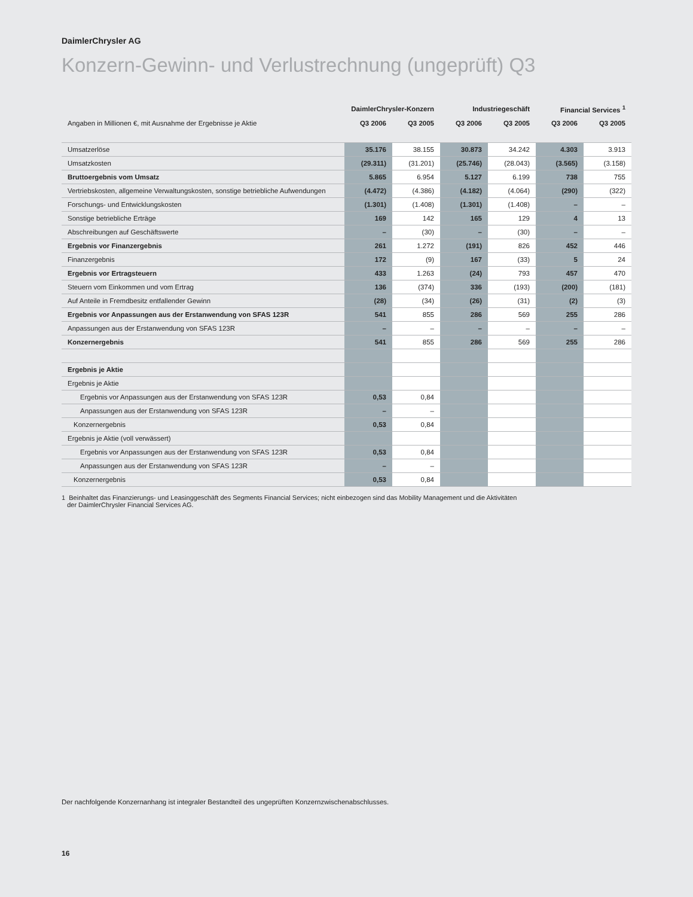DaimlerChrysler AG
Konzern-Gewinn- und Verlustrechnung (ungeprüft) Q3
| | DaimlerChrysler-Konzern | | Industriegeschäft | | Financial Services <sup>1</sup> | |
| --- | --- | --- | --- | --- | --- | --- |
| Angaben in Millionen €, mit Ausnahme der Ergebnisse je Aktie | Q3 2006 | Q3 2005 | Q3 2006 | Q3 2005 | Q3 2006 | Q3 2005 |
| Umsatzerlöse | 35.176 | 38.155 | 30.873 | 34.242 | 4.303 | 3.913 |
| Umsatzkosten | (29.311) | (31.201) | (25.746) | (28.043) | (3.565) | (3.158) |
| Bruttoergebnis vom Umsatz | 5.865 | 6.954 | 5.127 | 6.199 | 738 | 755 |
| Vertriebskosten, allgemeine Verwaltungskosten, sonstige betriebliche Aufwendungen | (4.472) | (4.386) | (4.182) | (4.064) | (290) | (322) |
| Forschungs- und Entwicklungskosten | (1.301) | (1.408) | (1.301) | (1.408) | – | – |
| Sonstige betriebliche Erträge | 169 | 142 | 165 | 129 | 4 | 13 |
| Abschreibungen auf Geschäftswerte | – | (30) | – | (30) | – | – |
| Ergebnis vor Finanzergebnis | 261 | 1.272 | (191) | 826 | 452 | 446 |
| Finanzergebnis | 172 | (9) | 167 | (33) | 5 | 24 |
| Ergebnis vor Ertragsteuern | 433 | 1.263 | (24) | 793 | 457 | 470 |
| Steuern vom Einkommen und vom Ertrag | 136 | (374) | 336 | (193) | (200) | (181) |
| Auf Anteile in Fremdbesitz entfallender Gewinn | (28) | (34) | (26) | (31) | (2) | (3) |
| Ergebnis vor Anpassungen aus der Erstanwendung von SFAS 123R | 541 | 855 | 286 | 569 | 255 | 286 |
| Anpassungen aus der Erstanwendung von SFAS 123R | – | – | – | – | – | – |
| Konzernergebnis | 541 | 855 | 286 | 569 | 255 | 286 |
| Ergebnis je Aktie | | | | | | |
| Ergebnis je Aktie | | | | | | |
| Ergebnis vor Anpassungen aus der Erstanwendung von SFAS 123R | 0,53 | 0,84 | | | | |
| Anpassungen aus der Erstanwendung von SFAS 123R | – | – | | | | |
| Konzernergebnis | 0,53 | 0,84 | | | | |
| Ergebnis je Aktie (voll verwässert) | | | | | | |
| Ergebnis vor Anpassungen aus der Erstanwendung von SFAS 123R | 0,53 | 0,84 | | | | |
| Anpassungen aus der Erstanwendung von SFAS 123R | – | – | | | | |
| Konzernergebnis | 0,53 | 0,84 | | | | |
1 Beinhaltet das Finanzierungs- und Leasinggeschäft des Segments Financial Services; nicht einbezogen sind das Mobility Management und die Aktivitäten
der DaimlerChrysler Financial Services AG.
Der nachfolgende Konzernanhang ist integraler Bestandteil des ungeprüften Konzernzwischenabschlusses.
16